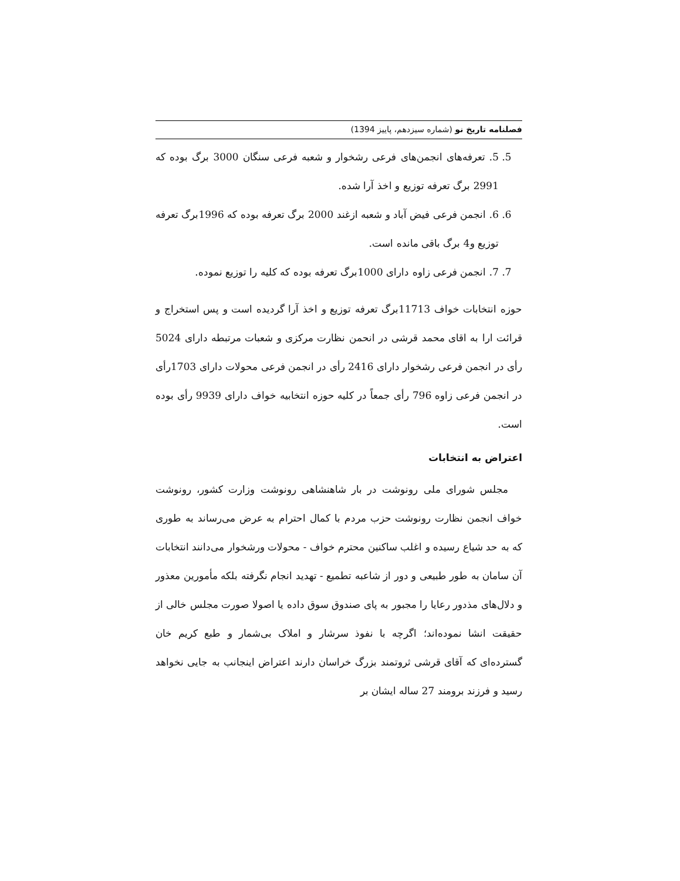فصلنامه تاریخ نو (شماره سیزدهم، پاییز 1394)
5. 5. تعرفه‌های انجمن‌های فرعی رشخوار و شعبه فرعی سنگان 3000 برگ بوده که 2991 برگ تعرفه توزیع و اخذ آرا شده.
6. 6. انجمن فرعی فیض آباد و شعبه ازغند 2000 برگ تعرفه بوده که 1996برگ تعرفه توزیع و4 برگ باقی مانده است.
7. 7. انجمن فرعی زاوه دارای 1000برگ تعرفه بوده که کلیه را توزیع نموده.
حوزه انتخابات خواف 11713برگ تعرفه توزیع و اخذ آرا گردیده است و پس استخراج و قرائت ارا به اقای محمد قرشی در انحمن نظارت مرکزی و شعبات مرتبطه دارای 5024 رأی در انجمن فرعی رشخوار دارای 2416 رأی در انجمن فرعی محولات دارای 1703رأی در انجمن فرعی زاوه 796 رأی جمعاً در کلیه حوزه انتخابیه خواف دارای 9939 رأی بوده است.
اعتراض به انتخابات
مجلس شورای ملی رونوشت در بار شاهنشاهی رونوشت وزارت کشور، رونوشت خواف انجمن نظارت رونوشت حزب مردم با کمال احترام به عرض می‌رساند به طوری که به حد شیاع رسیده و اغلب ساکنین محترم خواف - محولات ورشخوار می‌دانند انتخابات آن سامان به طور طبیعی و دور از شاعبه تطمیع - تهدید انجام نگرفته بلکه مأمورین معذور و دلال‌های مذدور رعایا را مجبور به پای صندوق سوق داده یا اصولا صورت مجلس خالی از حقیقت انشا نموده‌اند؛ اگرچه با نفوذ سرشار و املاک بی‌شمار و طبع کریم خان گسترده‌ای که آقای قرشی ثروتمند بزرگ خراسان دارند اعتراض اینجانب به جایی نخواهد رسید و فرزند برومند 27 ساله ایشان بر